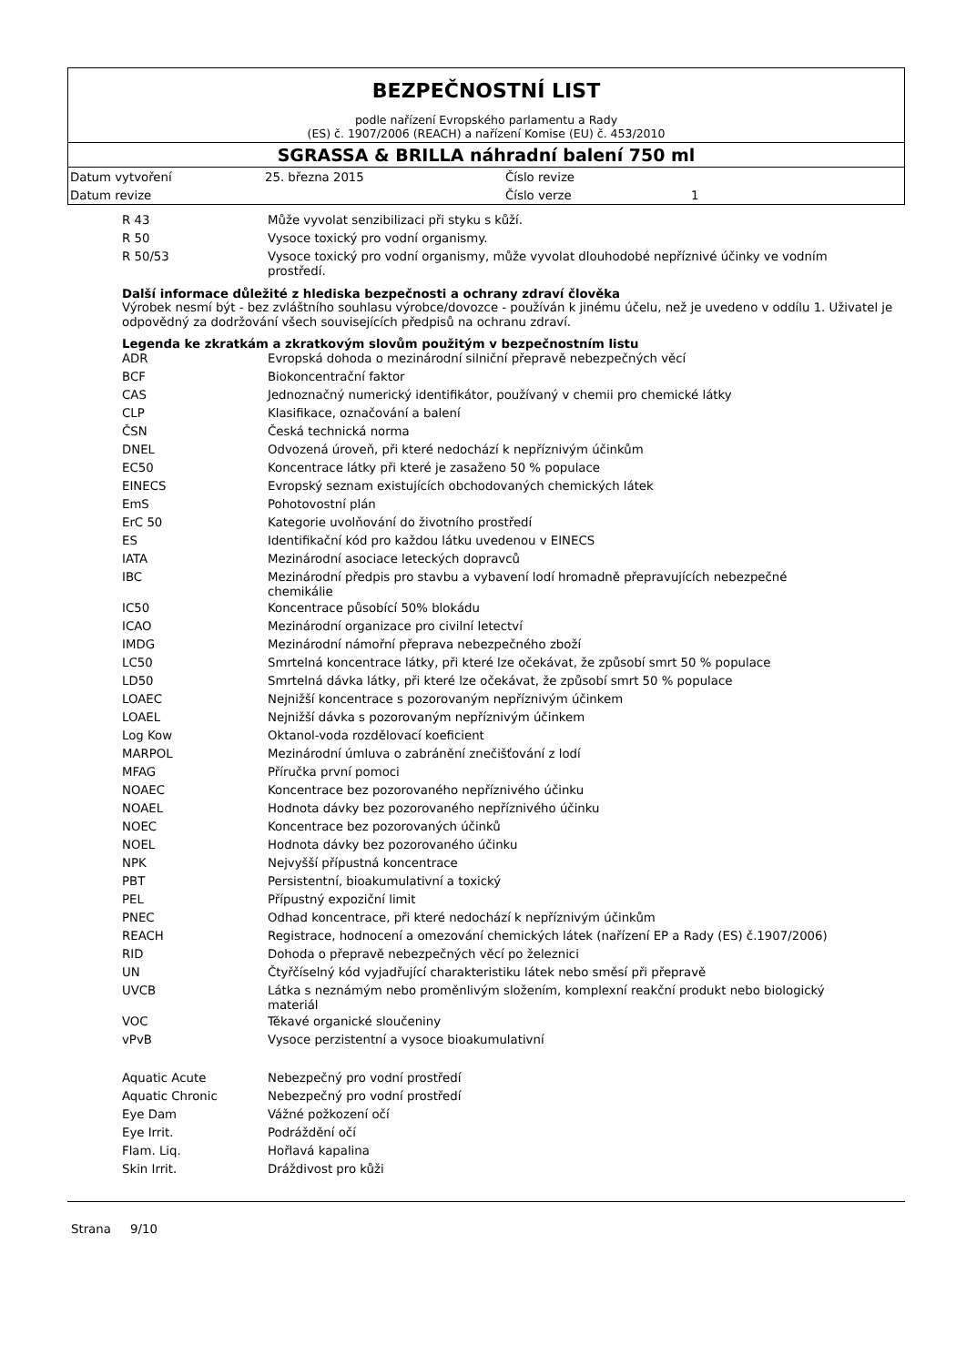BEZPEČNOSTNÍ LIST
podle nařízení Evropského parlamentu a Rady
(ES) č. 1907/2006 (REACH) a nařízení Komise (EU) č. 453/2010
SGRASSA & BRILLA náhradní balení 750 ml
| Datum vytvoření | 25. března 2015 | Číslo revize | |
| Datum revize | | Číslo verze | 1 |
| R 43 | Může vyvolat senzibilizaci při styku s kůží. |
| R 50 | Vysoce toxický pro vodní organismy. |
| R 50/53 | Vysoce toxický pro vodní organismy, může vyvolat dlouhodobé nepříznivé účinky ve vodním prostředí. |
Další informace důležité z hlediska bezpečnosti a ochrany zdraví člověka
Výrobek nesmí být - bez zvláštního souhlasu výrobce/dovozce - používán k jinému účelu, než je uvedeno v oddílu 1. Uživatel je odpovědný za dodržování všech souvisejících předpisů na ochranu zdraví.
Legenda ke zkratkám a zkratkovým slovům použitým v bezpečnostním listu
| ADR | Evropská dohoda o mezinárodní silniční přepravě nebezpečných věcí |
| BCF | Biokoncentrační faktor |
| CAS | Jednoznačný numerický identifikátor, používaný v chemii pro chemické látky |
| CLP | Klasifikace, označování a balení |
| ČSN | Česká technická norma |
| DNEL | Odvozená úroveň, při které nedochází k nepříznivým účinkům |
| EC50 | Koncentrace látky při které je zasaženo 50 % populace |
| EINECS | Evropský seznam existujících obchodovaných chemických látek |
| EmS | Pohotovostní plán |
| ErC 50 | Kategorie uvolňování do životního prostředí |
| ES | Identifikační kód pro každou látku uvedenou v EINECS |
| IATA | Mezinárodní asociace leteckých dopravců |
| IBC | Mezinárodní předpis pro stavbu a vybavení lodí hromadně přepravujících nebezpečné chemikálie |
| IC50 | Koncentrace působící 50% blokádu |
| ICAO | Mezinárodní organizace pro civilní letectví |
| IMDG | Mezinárodní námořní přeprava nebezpečného zboží |
| LC50 | Smrtelná koncentrace látky, při které lze očekávat, že způsobí smrt 50 % populace |
| LD50 | Smrtelná dávka látky, při které lze očekávat, že způsobí smrt 50 % populace |
| LOAEC | Nejnižší koncentrace s pozorovaným nepříznivým účinkem |
| LOAEL | Nejnižší dávka s pozorovaným nepříznivým účinkem |
| Log Kow | Oktanol-voda rozdělovací koeficient |
| MARPOL | Mezinárodní úmluva o zabránění znečišťování z lodí |
| MFAG | Příručka první pomoci |
| NOAEC | Koncentrace bez pozorovaného nepříznivého účinku |
| NOAEL | Hodnota dávky bez pozorovaného nepříznivého účinku |
| NOEC | Koncentrace bez pozorovaných účinků |
| NOEL | Hodnota dávky bez pozorovaného účinku |
| NPK | Nejvyšší přípustná koncentrace |
| PBT | Persistentní, bioakumulativní a toxický |
| PEL | Přípustný expoziční limit |
| PNEC | Odhad koncentrace, při které nedochází k nepříznivým účinkům |
| REACH | Registrace, hodnocení a omezování chemických látek (nařízení EP a Rady (ES) č.1907/2006) |
| RID | Dohoda o přepravě nebezpečných věcí po železnici |
| UN | Čtyřčíselný kód vyjadřující charakteristiku látek nebo směsí při přepravě |
| UVCB | Látka s neznámým nebo proměnlivým složením, komplexní reakční produkt nebo biologický materiál |
| VOC | Těkavé organické sloučeniny |
| vPvB | Vysoce perzistentní a vysoce bioakumulativní |
| Aquatic Acute | Nebezpečný pro vodní prostředí |
| Aquatic Chronic | Nebezpečný pro vodní prostředí |
| Eye Dam | Vážné požkození očí |
| Eye Irrit. | Podráždění očí |
| Flam. Liq. | Hořlavá kapalina |
| Skin Irrit. | Dráždivost pro kůži |
Strana 9/10